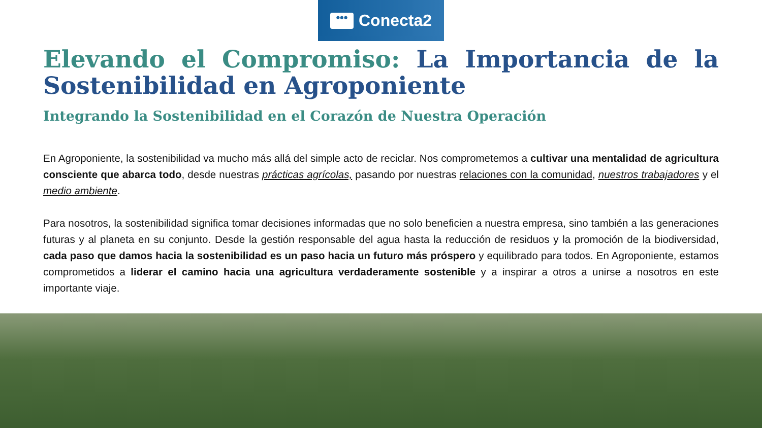•••
Conecta2
Elevando el Compromiso: La Importancia de la Sostenibilidad en Agroponiente
Integrando la Sostenibilidad en el Corazón de Nuestra Operación
En Agroponiente, la sostenibilidad va mucho más allá del simple acto de reciclar. Nos comprometemos a cultivar una mentalidad de agricultura consciente que abarca todo, desde nuestras prácticas agrícolas, pasando por nuestras relaciones con la comunidad, nuestros trabajadores y el medio ambiente.
Para nosotros, la sostenibilidad significa tomar decisiones informadas que no solo beneficien a nuestra empresa, sino también a las generaciones futuras y al planeta en su conjunto. Desde la gestión responsable del agua hasta la reducción de residuos y la promoción de la biodiversidad, cada paso que damos hacia la sostenibilidad es un paso hacia un futuro más próspero y equilibrado para todos. En Agroponiente, estamos comprometidos a liderar el camino hacia una agricultura verdaderamente sostenible y a inspirar a otros a unirse a nosotros en este importante viaje.